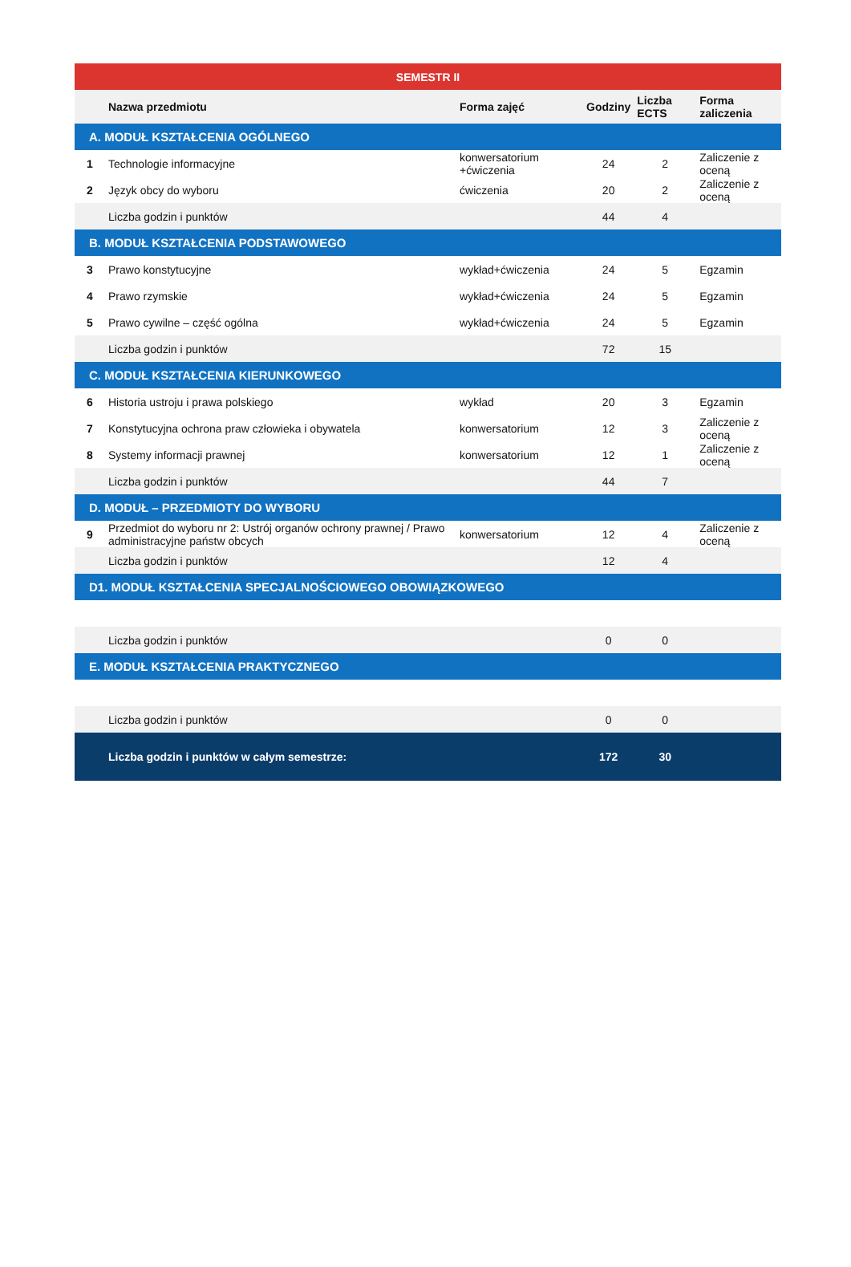| SEMESTR II | | | | | |
| | Nazwa przedmiotu | Forma zajęć | Godziny | Liczba ECTS | Forma zaliczenia |
| A. MODUŁ KSZTAŁCENIA OGÓLNEGO | | | | | |
| 1 | Technologie informacyjne | konwersatorium +ćwiczenia | 24 | 2 | Zaliczenie z oceną |
| 2 | Język obcy do wyboru | ćwiczenia | 20 | 2 | Zaliczenie z oceną |
| | Liczba godzin i punktów | | 44 | 4 | |
| B. MODUŁ KSZTAŁCENIA PODSTAWOWEGO | | | | | |
| 3 | Prawo konstytucyjne | wykład+ćwiczenia | 24 | 5 | Egzamin |
| 4 | Prawo rzymskie | wykład+ćwiczenia | 24 | 5 | Egzamin |
| 5 | Prawo cywilne – część ogólna | wykład+ćwiczenia | 24 | 5 | Egzamin |
| | Liczba godzin i punktów | | 72 | 15 | |
| C. MODUŁ KSZTAŁCENIA KIERUNKOWEGO | | | | | |
| 6 | Historia ustroju i prawa polskiego | wykład | 20 | 3 | Egzamin |
| 7 | Konstytucyjna ochrona praw człowieka i obywatela | konwersatorium | 12 | 3 | Zaliczenie z oceną |
| 8 | Systemy informacji prawnej | konwersatorium | 12 | 1 | Zaliczenie z oceną |
| | Liczba godzin i punktów | | 44 | 7 | |
| D. MODUŁ – PRZEDMIOTY DO WYBORU | | | | | |
| 9 | Przedmiot do wyboru nr 2: Ustrój organów ochrony prawnej / Prawo administracyjne państw obcych | konwersatorium | 12 | 4 | Zaliczenie z oceną |
| | Liczba godzin i punktów | | 12 | 4 | |
| D1. MODUŁ KSZTAŁCENIA SPECJALNOŚCIOWEGO OBOWIĄZKOWEGO | | | | | |
| | Liczba godzin i punktów | | 0 | 0 | |
| E. MODUŁ KSZTAŁCENIA PRAKTYCZNEGO | | | | | |
| | Liczba godzin i punktów | | 0 | 0 | |
| | Liczba godzin i punktów w całym semestrze: | | 172 | 30 | |